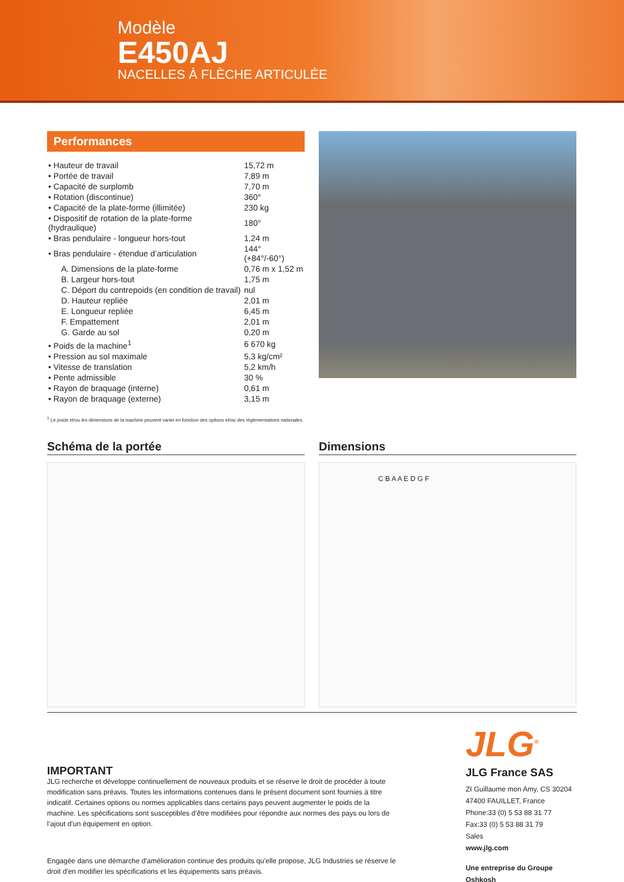Modèle
E450AJ
NACELLES À FLÈCHE ARTICULÉE
Performances
| • Hauteur de travail | 15,72 m |
| • Portée de travail | 7,89 m |
| • Capacité de surplomb | 7,70 m |
| • Rotation (discontinue) | 360° |
| • Capacité de la plate-forme (illimitée) | 230 kg |
| • Dispositif de rotation de la plate-forme (hydraulique) | 180° |
| • Bras pendulaire - longueur hors-tout | 1,24 m |
| • Bras pendulaire - étendue d’articulation | 144° (+84°/-60°) |
| A. Dimensions de la plate-forme | 0,76 m x 1,52 m |
| B. Largeur hors-tout | 1,75 m |
| C. Déport du contrepoids (en condition de travail) | nul |
| D. Hauteur repliée | 2,01 m |
| E. Longueur repliée | 6,45 m |
| F. Empattement | 2,01 m |
| G. Garde au sol | 0,20 m |
| • Poids de la machine<sup>1</sup> | 6 670 kg |
| • Pression au sol maximale | 5,3 kg/cm² |
| • Vitesse de translation | 5,2 km/h |
| • Pente admissible | 30 % |
| • Rayon de braquage (interne) | 0,61 m |
| • Rayon de braquage (externe) | 3,15 m |
<sup>1</sup> Le poids et/ou les dimensions de la machine peuvent varier en fonction des options et/ou des réglementations nationales.
Schéma de la portée Dimensions
C B A A E D G F
IMPORTANT
JLG recherche et développe continuellement de nouveaux produits et se réserve le droit de procéder à toute modification sans préavis. Toutes les informations contenues dans le présent document sont fournies à titre indicatif. Certaines options ou normes applicables dans certains pays peuvent augmenter le poids de la machine. Les spécifications sont susceptibles d’être modifiées pour répondre aux normes des pays ou lors de l’ajout d’un équipement en option.
Engagée dans une démarche d'amélioration continue des produits qu'elle propose, JLG Industries se réserve le droit d'en modifier les spécifications et les équipements sans préavis.
JLG<sup>®</sup>
JLG France SAS
ZI Guillaume mon Amy, CS 30204
47400 FAUILLET, France
Phone:33 (0) 5 53 88 31 77
Fax:33 (0) 5 53 88 31 79
Sales
www.jlg.com
Une entreprise du Groupe Oshkosh